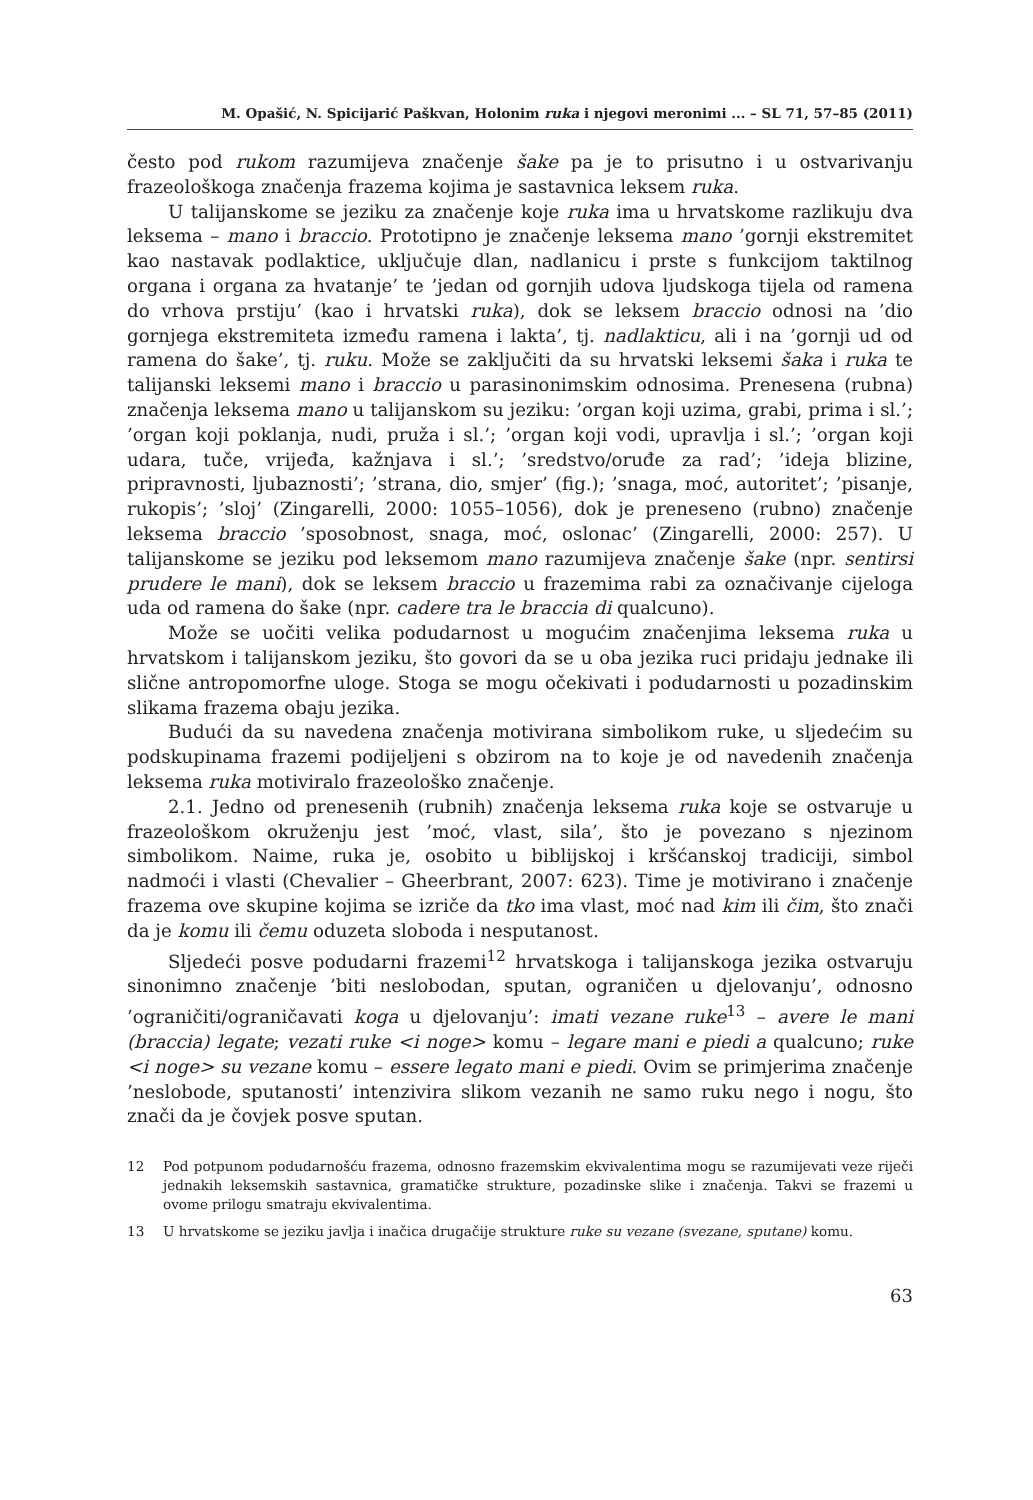M. Opašić, N. Spicijarić Paškvan, Holonim ruka i njegovi meronimi ... – SL 71, 57–85 (2011)
često pod rukom razumijeva značenje šake pa je to prisutno i u ostvarivanju frazeološkoga značenja frazema kojima je sastavnica leksem ruka.
U talijanskome se jeziku za značenje koje ruka ima u hrvatskome razlikuju dva leksema – mano i braccio. Prototipno je značenje leksema mano ’gornji ekstremitet kao nastavak podlaktice, uključuje dlan, nadlanicu i prste s funkcijom taktilnog organa i organa za hvatanje’ te ’jedan od gornjih udova ljudskoga tijela od ramena do vrhova prstiju’ (kao i hrvatski ruka), dok se leksem braccio odnosi na ’dio gornjega ekstremiteta između ramena i lakta’, tj. nadlakticu, ali i na ’gornji ud od ramena do šake’, tj. ruku. Može se zaključiti da su hrvatski leksemi šaka i ruka te talijanski leksemi mano i braccio u parasinonimskim odnosima. Prenesena (rubna) značenja leksema mano u talijanskom su jeziku: ’organ koji uzima, grabi, prima i sl.’; ’organ koji poklanja, nudi, pruža i sl.’; ’organ koji vodi, upravlja i sl.’; ’organ koji udara, tuče, vrijeđa, kažnjava i sl.’; ’sredstvo/oruđe za rad’; ’ideja blizine, pripravnosti, ljubaznosti’; ’strana, dio, smjer’ (fig.); ’snaga, moć, autoritet’; ’pisanje, rukopis’; ’sloj’ (Zingarelli, 2000: 1055–1056), dok je preneseno (rubno) značenje leksema braccio ’sposobnost, snaga, moć, oslonac’ (Zingarelli, 2000: 257). U talijanskome se jeziku pod leksemom mano razumijeva značenje šake (npr. sentirsi prudere le mani), dok se leksem braccio u frazemima rabi za označivanje cijeloga uda od ramena do šake (npr. cadere tra le braccia di qualcuno).
Može se uočiti velika podudarnost u mogućim značenjima leksema ruka u hrvatskom i talijanskom jeziku, što govori da se u oba jezika ruci pridaju jednake ili slične antropomorfne uloge. Stoga se mogu očekivati i podudarnosti u pozadinskim slikama frazema obaju jezika.
Budući da su navedena značenja motivirana simbolikom ruke, u sljedećim su podskupinama frazemi podijeljeni s obzirom na to koje je od navedenih značenja leksema ruka motiviralo frazeološko značenje.
2.1. Jedno od prenesenih (rubnih) značenja leksema ruka koje se ostvaruje u frazeološkom okruženju jest ’moć, vlast, sila’, što je povezano s njezinom simbolikom. Naime, ruka je, osobito u biblijskoj i kršćanskoj tradiciji, simbol nadmoći i vlasti (Chevalier – Gheerbrant, 2007: 623). Time je motivirano i značenje frazema ove skupine kojima se izriče da tko ima vlast, moć nad kim ili čim, što znači da je komu ili čemu oduzeta sloboda i nesputanost.
Sljedeći posve podudarni frazemi<sup>12</sup> hrvatskoga i talijanskoga jezika ostvaruju sinonimno značenje ’biti neslobodan, sputan, ograničen u djelovanju’, odnosno ’ograničiti/ograničavati koga u djelovanju’: imati vezane ruke<sup>13</sup> – avere le mani (braccia) legate; vezati ruke <i noge> komu – legare mani e piedi a qualcuno; ruke <i noge> su vezane komu – essere legato mani e piedi. Ovim se primjerima značenje ’neslobode, sputanosti’ intenzivira slikom vezanih ne samo ruku nego i nogu, što znači da je čovjek posve sputan.
12 Pod potpunom podudarnošću frazema, odnosno frazemskim ekvivalentima mogu se razumijevati veze riječi jednakih leksemskih sastavnica, gramatičke strukture, pozadinske slike i značenja. Takvi se frazemi u ovome prilogu smatraju ekvivalentima.
13 U hrvatskome se jeziku javlja i inačica drugačije strukture ruke su vezane (svezane, sputane) komu.
63